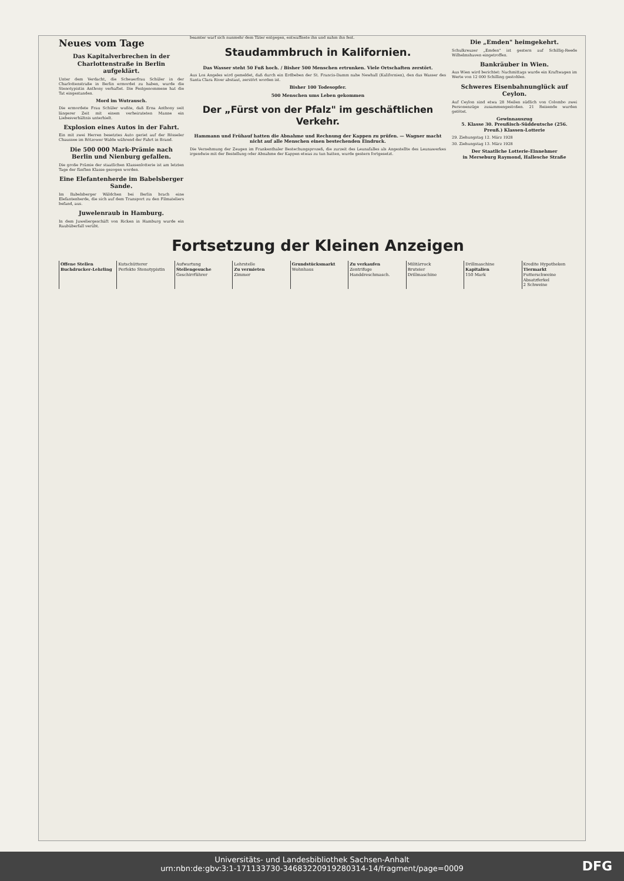Neues vom Tage
Das Kapitalverbrechen in der Charlottenstraße in Berlin aufgeklärt.
Unter dem Verdacht, die Scheuerfrau Schüler in der Charlottenstraße in Berlin ermordet zu haben, wurde die Stenotypistin Anthony verhaftet. Die Festgenommene hat die Tat eingestanden.
Mord im Wutrausch.
Die ermordete Frau Schüler wußte, daß Erna Anthony seit längerer Zeit mit einem verheirateten Manne ein Liebesverhältnis unterhielt.
Explosion eines Autos in der Fahrt.
Ein mit zwei Herren besetztes Auto geriet auf der Rösseler Chaussee im Rötzower Walde während der Fahrt in Brand.
Die 500 000 Mark-Prämie nach Berlin und Nienburg gefallen.
Die große Prämie der staatlichen Klassenlotterie ist am letzten Tage der fünften Klasse gezogen worden.
Eine Elefantenherde im Babelsberger Sande.
Im Babelsberger Wäldchen bei Berlin brach eine Elefantenherde, die sich auf dem Transport zu den Filmateliers befand, aus.
Juwelenraub in Hamburg.
In dem Juweliergeschäft von Ricken in Hamburg wurde ein Raubüberfall verübt.
beamter warf sich nunmehr dem Täter entgegen, entwaffnete ihn und nahm ihn fest.
Staudammbruch in Kalifornien.
Das Wasser steht 50 Fuß hoch. / Bisher 500 Menschen ertrunken. Viele Ortschaften zerstört.
Aus Los Angeles wird gemeldet, daß durch ein Erdbeben der St. Francis-Damm nahe Newhall (Kalifornien), den das Wasser des Santa Clara River abstaut, zerstört worden ist.
Bisher 100 Todesopfer.
500 Menschen ums Leben gekommen
Der „Fürst von der Pfalz" im geschäftlichen Verkehr.
Hammann und Frühauf hatten die Abnahme und Rechnung der Kappen zu prüfen. — Wagner macht nicht auf alle Menschen einen bestechenden Eindruck.
Die Vernehmung der Zeugen im Frankenthaler Bestechungsprozeß, die zurzeit des Leunafalles als Angestellte des Leunawerkes irgendwie mit der Bestellung oder Abnahme der Kappen etwas zu tun hatten, wurde gestern fortgesetzt.
Die „Emden" heimgekehrt.
Schulkreuzer „Emden" ist gestern auf Schillig-Reede Wilhelmshaven eingetroffen.
Bankräuber in Wien.
Aus Wien wird berichtet: Nachmittags wurde ein Kraftwagen im Werte von 12 000 Schilling gestohlen.
Schweres Eisenbahnunglück auf Ceylon.
Auf Ceylon sind etwa 28 Meilen südlich von Colombo zwei Personenzüge zusammengestoßen. 21 Reisende wurden getötet.
Gewinnauszug
5. Klasse 30. Preußisch-Süddeutsche (256. Preuß.) Klassen-Lotterie
29. Ziehungstag 12. März 1928
30. Ziehungstag 13. März 1928
Der Staatliche Lotterie-Einnehmer
in Merseburg Raymond, Hallesche Straße
Fortsetzung der Kleinen Anzeigen
Offene Stellen
Buchdrucker-Lehrling
Kutschütterer
Perfekte Stenotypistin
Aufwartung
Stellengesuche
Geschirrführer
Lehrstelle
Zu vermieten
Zimmer
Grundstücksmarkt
Wohnhaus
Zu verkaufen
Zentrifuge
Handdreschmasch.
Militärrock
Bruteier
Drillmaschine
Drillmaschine
Kapitalien
150 Mark
Kredite Hypotheken
Tiermarkt
Futterschweine
Absatzferkel
2 Schweine
Universitäts- und Landesbibliothek Sachsen-Anhalt
urn:nbn:de:gbv:3:1-171133730-34683220919280314-14/fragment/page=0009
DFG